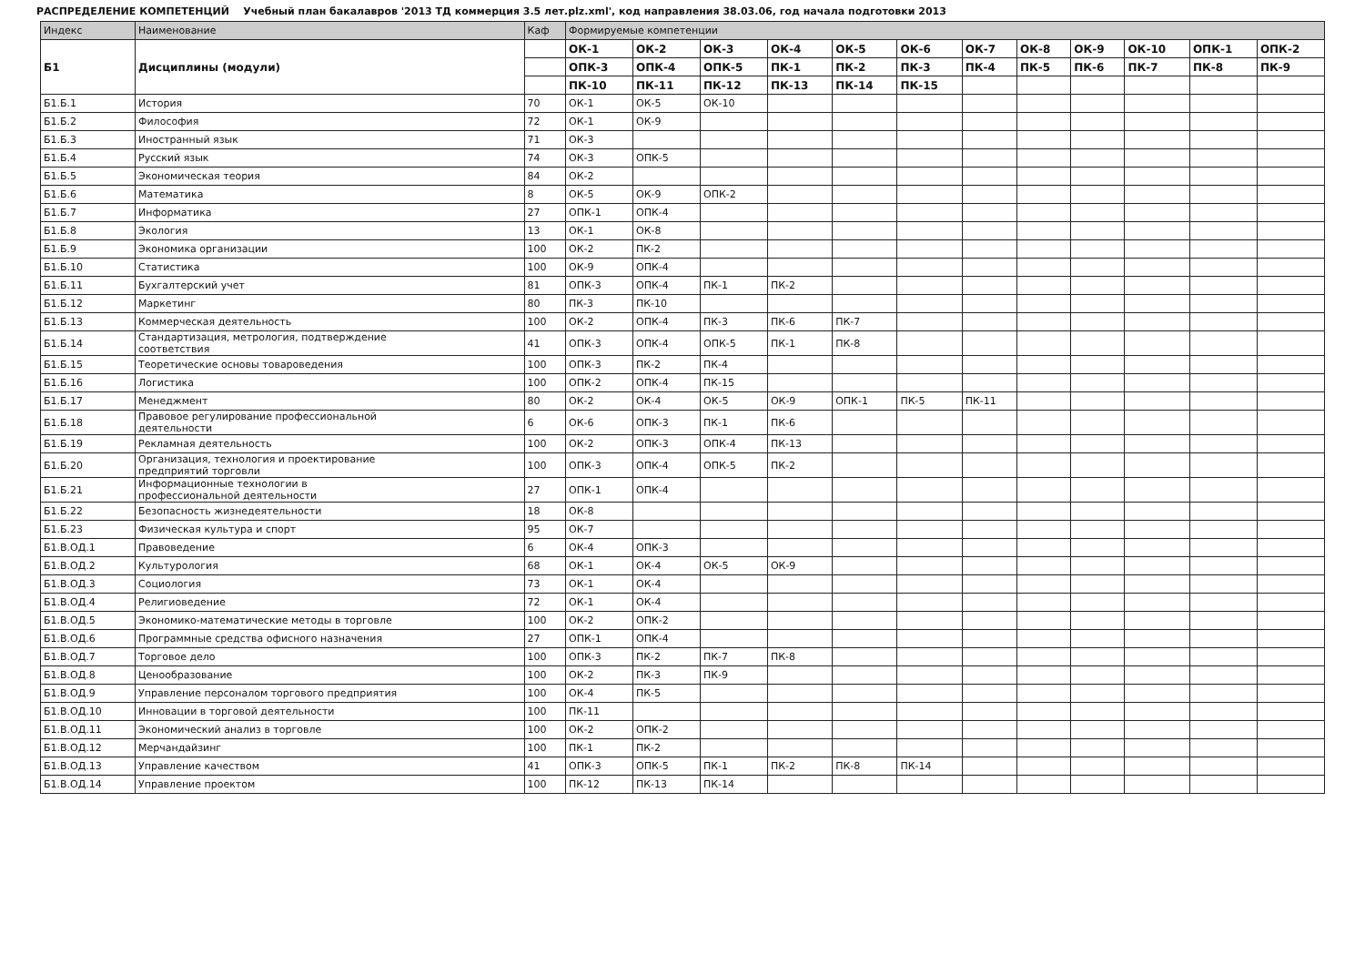РАСПРЕДЕЛЕНИЕ КОМПЕТЕНЦИЙ Учебный план бакалавров '2013 ТД коммерция 3.5 лет.plz.xml', код направления 38.03.06, год начала подготовки 2013
| Индекс | Наименование | Каф | Формируемые компетенции | | | | | | | | | | | |
| --- | --- | --- | --- | --- | --- | --- | --- | --- | --- | --- | --- | --- | --- | --- |
| Б1 | Дисциплины (модули) | | ОК-1 | ОК-2 | ОК-3 | ОК-4 | ОК-5 | ОК-6 | ОК-7 | ОК-8 | ОК-9 | ОК-10 | ОПК-1 | ОПК-2 |
| | | | ОПК-3 | ОПК-4 | ОПК-5 | ПК-1 | ПК-2 | ПК-3 | ПК-4 | ПК-5 | ПК-6 | ПК-7 | ПК-8 | ПК-9 |
| | | | ПК-10 | ПК-11 | ПК-12 | ПК-13 | ПК-14 | ПК-15 | | | | | | |
| Б1.Б.1 | История | 70 | ОК-1 | ОК-5 | ОК-10 | | | | | | | | | |
| Б1.Б.2 | Философия | 72 | ОК-1 | ОК-9 | | | | | | | | | | |
| Б1.Б.3 | Иностранный язык | 71 | ОК-3 | | | | | | | | | | | |
| Б1.Б.4 | Русский язык | 74 | ОК-3 | ОПК-5 | | | | | | | | | | |
| Б1.Б.5 | Экономическая теория | 84 | ОК-2 | | | | | | | | | | | |
| Б1.Б.6 | Математика | 8 | ОК-5 | ОК-9 | ОПК-2 | | | | | | | | | |
| Б1.Б.7 | Информатика | 27 | ОПК-1 | ОПК-4 | | | | | | | | | | |
| Б1.Б.8 | Экология | 13 | ОК-1 | ОК-8 | | | | | | | | | | |
| Б1.Б.9 | Экономика организации | 100 | ОК-2 | ПК-2 | | | | | | | | | | |
| Б1.Б.10 | Статистика | 100 | ОК-9 | ОПК-4 | | | | | | | | | | |
| Б1.Б.11 | Бухгалтерский учет | 81 | ОПК-3 | ОПК-4 | ПК-1 | ПК-2 | | | | | | | | |
| Б1.Б.12 | Маркетинг | 80 | ПК-3 | ПК-10 | | | | | | | | | | |
| Б1.Б.13 | Коммерческая деятельность | 100 | ОК-2 | ОПК-4 | ПК-3 | ПК-6 | ПК-7 | | | | | | | |
| Б1.Б.14 | Стандартизация, метрология, подтверждение соответствия | 41 | ОПК-3 | ОПК-4 | ОПК-5 | ПК-1 | ПК-8 | | | | | | | |
| Б1.Б.15 | Теоретические основы товароведения | 100 | ОПК-3 | ПК-2 | ПК-4 | | | | | | | | | |
| Б1.Б.16 | Логистика | 100 | ОПК-2 | ОПК-4 | ПК-15 | | | | | | | | | |
| Б1.Б.17 | Менеджмент | 80 | ОК-2 | ОК-4 | ОК-5 | ОК-9 | ОПК-1 | ПК-5 | ПК-11 | | | | | |
| Б1.Б.18 | Правовое регулирование профессиональной деятельности | 6 | ОК-6 | ОПК-3 | ПК-1 | ПК-6 | | | | | | | | |
| Б1.Б.19 | Рекламная деятельность | 100 | ОК-2 | ОПК-3 | ОПК-4 | ПК-13 | | | | | | | | |
| Б1.Б.20 | Организация, технология и проектирование предприятий торговли | 100 | ОПК-3 | ОПК-4 | ОПК-5 | ПК-2 | | | | | | | | |
| Б1.Б.21 | Информационные технологии в профессиональной деятельности | 27 | ОПК-1 | ОПК-4 | | | | | | | | | | |
| Б1.Б.22 | Безопасность жизнедеятельности | 18 | ОК-8 | | | | | | | | | | | |
| Б1.Б.23 | Физическая культура и спорт | 95 | ОК-7 | | | | | | | | | | | |
| Б1.В.ОД.1 | Правоведение | 6 | ОК-4 | ОПК-3 | | | | | | | | | | |
| Б1.В.ОД.2 | Культурология | 68 | ОК-1 | ОК-4 | ОК-5 | ОК-9 | | | | | | | | |
| Б1.В.ОД.3 | Социология | 73 | ОК-1 | ОК-4 | | | | | | | | | | |
| Б1.В.ОД.4 | Религиоведение | 72 | ОК-1 | ОК-4 | | | | | | | | | | |
| Б1.В.ОД.5 | Экономико-математические методы в торговле | 100 | ОК-2 | ОПК-2 | | | | | | | | | | |
| Б1.В.ОД.6 | Программные средства офисного назначения | 27 | ОПК-1 | ОПК-4 | | | | | | | | | | |
| Б1.В.ОД.7 | Торговое дело | 100 | ОПК-3 | ПК-2 | ПК-7 | ПК-8 | | | | | | | | |
| Б1.В.ОД.8 | Ценообразование | 100 | ОК-2 | ПК-3 | ПК-9 | | | | | | | | | |
| Б1.В.ОД.9 | Управление персоналом торгового предприятия | 100 | ОК-4 | ПК-5 | | | | | | | | | | |
| Б1.В.ОД.10 | Инновации в торговой деятельности | 100 | ПК-11 | | | | | | | | | | | |
| Б1.В.ОД.11 | Экономический анализ в торговле | 100 | ОК-2 | ОПК-2 | | | | | | | | | | |
| Б1.В.ОД.12 | Мерчандайзинг | 100 | ПК-1 | ПК-2 | | | | | | | | | | |
| Б1.В.ОД.13 | Управление качеством | 41 | ОПК-3 | ОПК-5 | ПК-1 | ПК-2 | ПК-8 | ПК-14 | | | | | | |
| Б1.В.ОД.14 | Управление проектом | 100 | ПК-12 | ПК-13 | ПК-14 | | | | | | | | | |